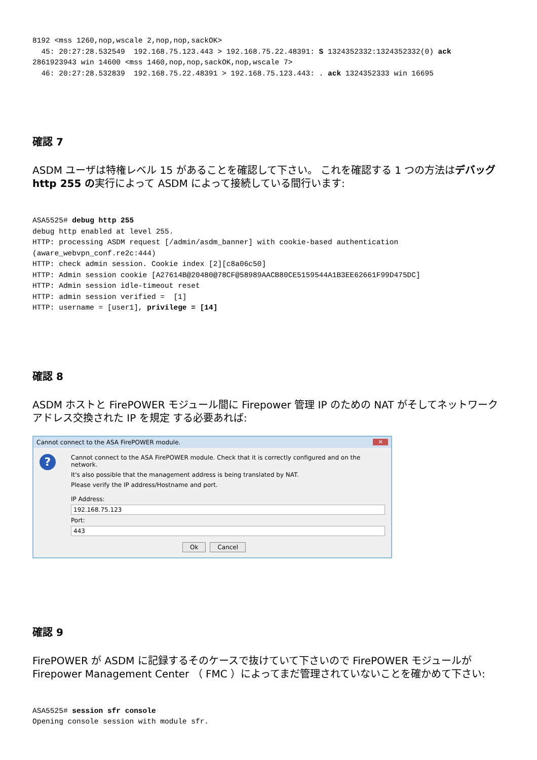8192 <mss 1260,nop,wscale 2,nop,nop,sackOK>
  45: 20:27:28.532549  192.168.75.123.443 > 192.168.75.22.48391: S 1324352332:1324352332(0) ack
2861923943 win 14600 <mss 1460,nop,nop,sackOK,nop,wscale 7>
  46: 20:27:28.532839  192.168.75.22.48391 > 192.168.75.123.443: . ack 1324352333 win 16695
確認 7
ASDM ユーザは特権レベル 15 があることを確認して下さい。 これを確認する 1 つの方法はデバッグ http 255 の実行によって ASDM によって接続している間行います:
ASA5525# debug http 255
debug http enabled at level 255.
HTTP: processing ASDM request [/admin/asdm_banner] with cookie-based authentication
(aware_webvpn_conf.re2c:444)
HTTP: check admin session. Cookie index [2][c8a06c50]
HTTP: Admin session cookie [A27614B@20480@78CF@58989AACB80CE5159544A1B3EE62661F99D475DC]
HTTP: Admin session idle-timeout reset
HTTP: admin session verified =  [1]
HTTP: username = [user1], privilege = [14]
確認 8
ASDM ホストと FirePOWER モジュール間に Firepower 管理 IP のための NAT がそしてネットワークアドレス交換された IP を規定 する必要あれば:
Cannot connect to the ASA FirePOWER module. ✕
?
Cannot connect to the ASA FirePOWER module. Check that it is correctly configured and on the network.
It's also possible that the management address is being translated by NAT.
Please verify the IP address/Hostname and port.
IP Address:
192.168.75.123
Port:
443
Ok Cancel
確認 9
FirePOWER が ASDM に記録するそのケースで抜けていて下さいので FirePOWER モジュールが Firepower Management Center （ FMC ）によってまだ管理されていないことを確かめて下さい:
ASA5525# session sfr console
Opening console session with module sfr.